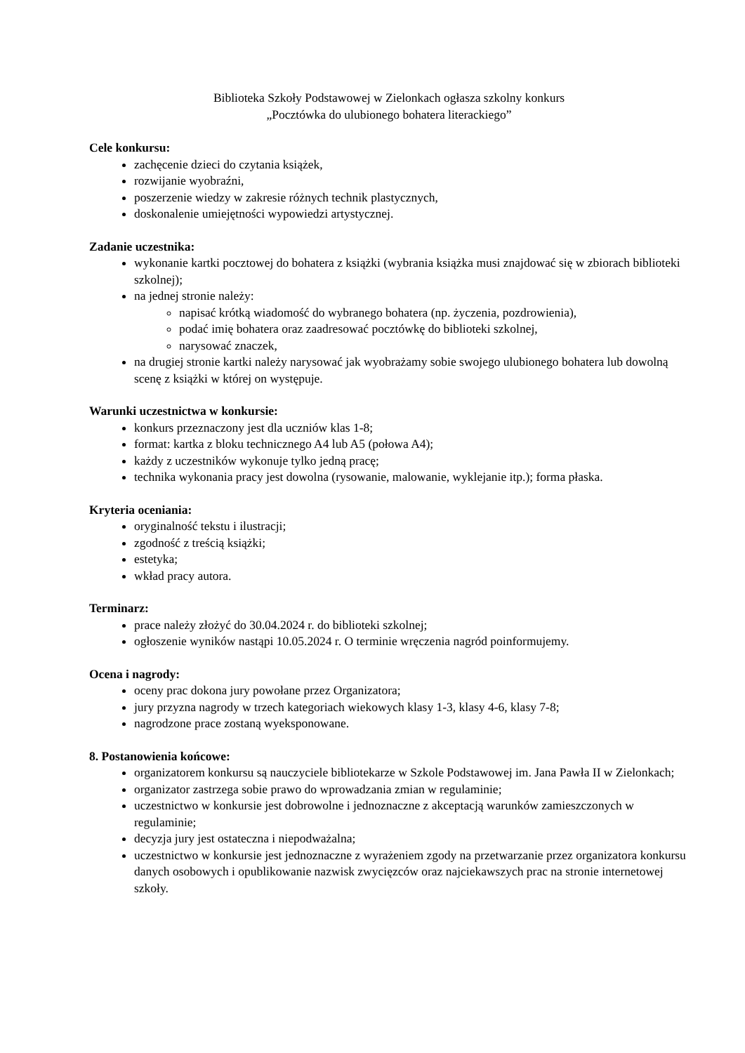Biblioteka Szkoły Podstawowej w Zielonkach ogłasza szkolny konkurs
„Pocztówka do ulubionego bohatera literackiego”
Cele konkursu:
zachęcenie dzieci do czytania książek,
rozwijanie wyobraźni,
poszerzenie wiedzy w zakresie różnych technik plastycznych,
doskonalenie umiejętności wypowiedzi artystycznej.
Zadanie uczestnika:
wykonanie kartki pocztowej do bohatera z książki (wybrania książka musi znajdować się w zbiorach biblioteki szkolnej);
na jednej stronie należy:
napisać krótką wiadomość do wybranego bohatera (np. życzenia, pozdrowienia),
podać imię bohatera oraz zaadresować pocztówkę do biblioteki szkolnej,
narysować znaczek,
na drugiej stronie kartki należy narysować jak wyobrażamy sobie swojego ulubionego bohatera lub dowolną scenę z książki w której on występuje.
Warunki uczestnictwa w konkursie:
konkurs przeznaczony jest dla uczniów klas 1-8;
format: kartka z bloku technicznego A4 lub A5 (połowa A4);
każdy z uczestników wykonuje tylko jedną pracę;
technika wykonania pracy jest dowolna (rysowanie, malowanie, wyklejanie itp.); forma płaska.
Kryteria oceniania:
oryginalność tekstu i ilustracji;
zgodność z treścią książki;
estetyka;
wkład pracy autora.
Terminarz:
prace należy złożyć do 30.04.2024 r. do biblioteki szkolnej;
ogłoszenie wyników nastąpi 10.05.2024 r. O terminie wręczenia nagród poinformujemy.
Ocena i nagrody:
oceny prac dokona jury powołane przez Organizatora;
jury przyzna nagrody w trzech kategoriach wiekowych klasy 1-3, klasy 4-6, klasy 7-8;
nagrodzone prace zostaną wyeksponowane.
8. Postanowienia końcowe:
organizatorem konkursu są nauczyciele bibliotekarze w Szkole Podstawowej im. Jana Pawła II w Zielonkach;
organizator zastrzega sobie prawo do wprowadzania zmian w regulaminie;
uczestnictwo w konkursie jest dobrowolne i jednoznaczne z akceptacją warunków zamieszczonych w regulaminie;
decyzja jury jest ostateczna i niepodważalna;
uczestnictwo w konkursie jest jednoznaczne z wyrażeniem zgody na przetwarzanie przez organizatora konkursu danych osobowych i opublikowanie nazwisk zwycięzców oraz najciekawszych prac na stronie internetowej szkoły.